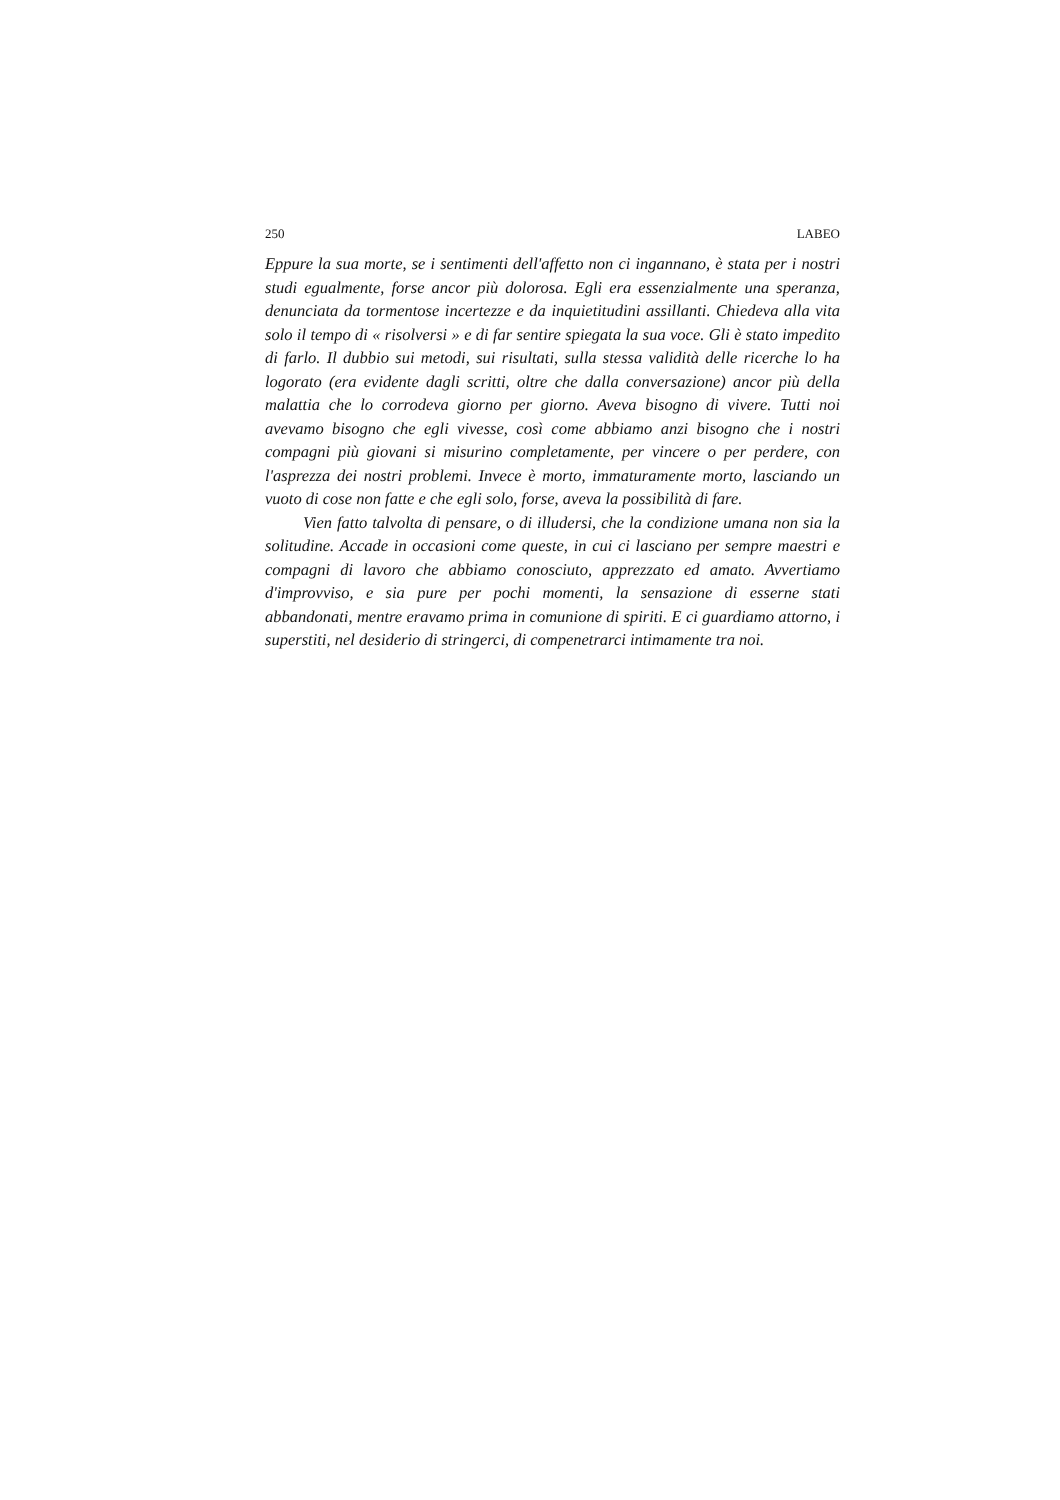250 LABEO
Eppure la sua morte, se i sentimenti dell'affetto non ci ingannano, è stata per i nostri studi egualmente, forse ancor più dolorosa. Egli era essenzialmente una speranza, denunciata da tormentose incertezze e da inquietitudini assillanti. Chiedeva alla vita solo il tempo di « risolversi » e di far sentire spiegata la sua voce. Gli è stato impedito di farlo. Il dubbio sui metodi, sui risultati, sulla stessa validità delle ricerche lo ha logorato (era evidente dagli scritti, oltre che dalla conversazione) ancor più della malattia che lo corrodeva giorno per giorno. Aveva bisogno di vivere. Tutti noi avevamo bisogno che egli vivesse, così come abbiamo anzi bisogno che i nostri compagni più giovani si misurino completamente, per vincere o per perdere, con l'asprezza dei nostri problemi. Invece è morto, immaturamente morto, lasciando un vuoto di cose non fatte e che egli solo, forse, aveva la possibilità di fare.
Vien fatto talvolta di pensare, o di illudersi, che la condizione umana non sia la solitudine. Accade in occasioni come queste, in cui ci lasciano per sempre maestri e compagni di lavoro che abbiamo conosciuto, apprezzato ed amato. Avvertiamo d'improvviso, e sia pure per pochi momenti, la sensazione di esserne stati abbandonati, mentre eravamo prima in comunione di spiriti. E ci guardiamo attorno, i superstiti, nel desiderio di stringerci, di compenetrarci intimamente tra noi.